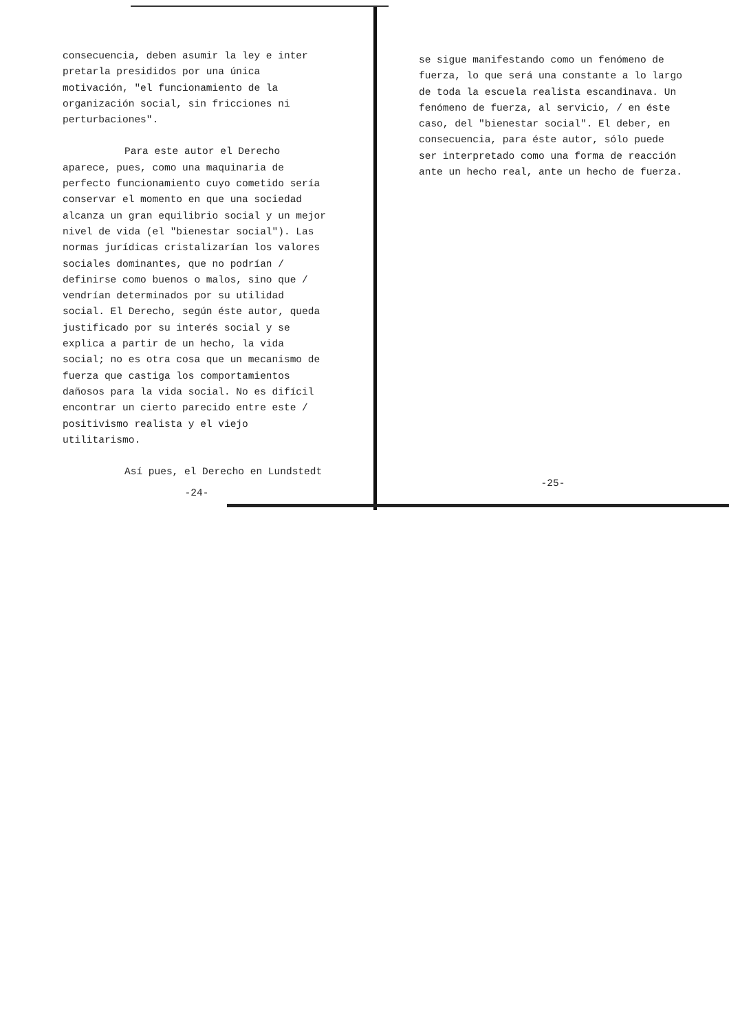consecuencia, deben asumir la ley e inter pretarla presididos por una única motivación, "el funcionamiento de la organización social, sin fricciones ni perturbaciones".
Para este autor el Derecho aparece, pues, como una maquinaria de perfecto funcionamiento cuyo cometido sería conservar el momento en que una sociedad alcanza un gran equilibrio social y un mejor nivel de vida (el "bienestar social"). Las normas jurídicas cristalizarían los valores sociales dominantes, que no podrían / definirse como buenos o malos, sino que / vendrían determinados por su utilidad social. El Derecho, según éste autor, queda justificado por su interés social y se explica a partir de un hecho, la vida social; no es otra cosa que un mecanismo de fuerza que castiga los comportamientos dañosos para la vida social. No es difícil encontrar un cierto parecido entre este / positivismo realista y el viejo utilitarismo.
Así pues, el Derecho en Lundstedt
-24-
se sigue manifestando como un fenómeno de fuerza, lo que será una constante a lo largo de toda la escuela realista escandinava. Un fenómeno de fuerza, al servicio, / en éste caso, del "bienestar social". El deber, en consecuencia, para éste autor, sólo puede ser interpretado como una forma de reacción ante un hecho real, ante un hecho de fuerza.
-25-